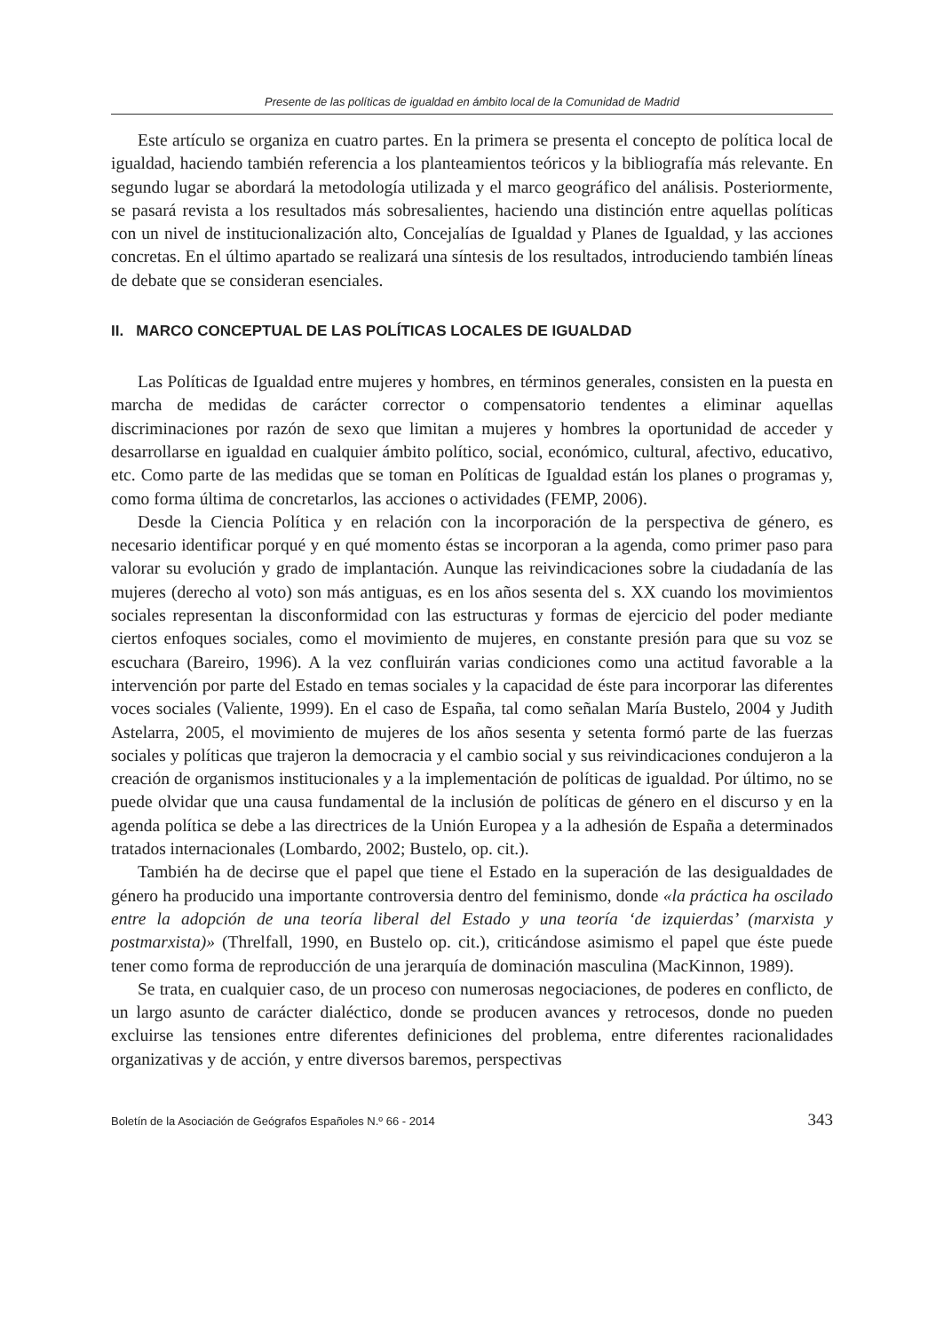Presente de las políticas de igualdad en ámbito local de la Comunidad de Madrid
Este artículo se organiza en cuatro partes. En la primera se presenta el concepto de política local de igualdad, haciendo también referencia a los planteamientos teóricos y la bibliografía más relevante. En segundo lugar se abordará la metodología utilizada y el marco geográfico del análisis. Posteriormente, se pasará revista a los resultados más sobresalientes, haciendo una distinción entre aquellas políticas con un nivel de institucionalización alto, Concejalías de Igualdad y Planes de Igualdad, y las acciones concretas. En el último apartado se realizará una síntesis de los resultados, introduciendo también líneas de debate que se consideran esenciales.
II. MARCO CONCEPTUAL DE LAS POLÍTICAS LOCALES DE IGUALDAD
Las Políticas de Igualdad entre mujeres y hombres, en términos generales, consisten en la puesta en marcha de medidas de carácter corrector o compensatorio tendentes a eliminar aquellas discriminaciones por razón de sexo que limitan a mujeres y hombres la oportunidad de acceder y desarrollarse en igualdad en cualquier ámbito político, social, económico, cultural, afectivo, educativo, etc. Como parte de las medidas que se toman en Políticas de Igualdad están los planes o programas y, como forma última de concretarlos, las acciones o actividades (FEMP, 2006).
Desde la Ciencia Política y en relación con la incorporación de la perspectiva de género, es necesario identificar porqué y en qué momento éstas se incorporan a la agenda, como primer paso para valorar su evolución y grado de implantación. Aunque las reivindicaciones sobre la ciudadanía de las mujeres (derecho al voto) son más antiguas, es en los años sesenta del s. XX cuando los movimientos sociales representan la disconformidad con las estructuras y formas de ejercicio del poder mediante ciertos enfoques sociales, como el movimiento de mujeres, en constante presión para que su voz se escuchara (Bareiro, 1996). A la vez confluirán varias condiciones como una actitud favorable a la intervención por parte del Estado en temas sociales y la capacidad de éste para incorporar las diferentes voces sociales (Valiente, 1999). En el caso de España, tal como señalan María Bustelo, 2004 y Judith Astelarra, 2005, el movimiento de mujeres de los años sesenta y setenta formó parte de las fuerzas sociales y políticas que trajeron la democracia y el cambio social y sus reivindicaciones condujeron a la creación de organismos institucionales y a la implementación de políticas de igualdad. Por último, no se puede olvidar que una causa fundamental de la inclusión de políticas de género en el discurso y en la agenda política se debe a las directrices de la Unión Europea y a la adhesión de España a determinados tratados internacionales (Lombardo, 2002; Bustelo, op. cit.).
También ha de decirse que el papel que tiene el Estado en la superación de las desigualdades de género ha producido una importante controversia dentro del feminismo, donde «la práctica ha oscilado entre la adopción de una teoría liberal del Estado y una teoría ‘de izquierdas’ (marxista y postmarxista)» (Threlfall, 1990, en Bustelo op. cit.), criticándose asimismo el papel que éste puede tener como forma de reproducción de una jerarquía de dominación masculina (MacKinnon, 1989).
Se trata, en cualquier caso, de un proceso con numerosas negociaciones, de poderes en conflicto, de un largo asunto de carácter dialéctico, donde se producen avances y retrocesos, donde no pueden excluirse las tensiones entre diferentes definiciones del problema, entre diferentes racionalidades organizativas y de acción, y entre diversos baremos, perspectivas
Boletín de la Asociación de Geógrafos Españoles N.º 66 - 2014 343